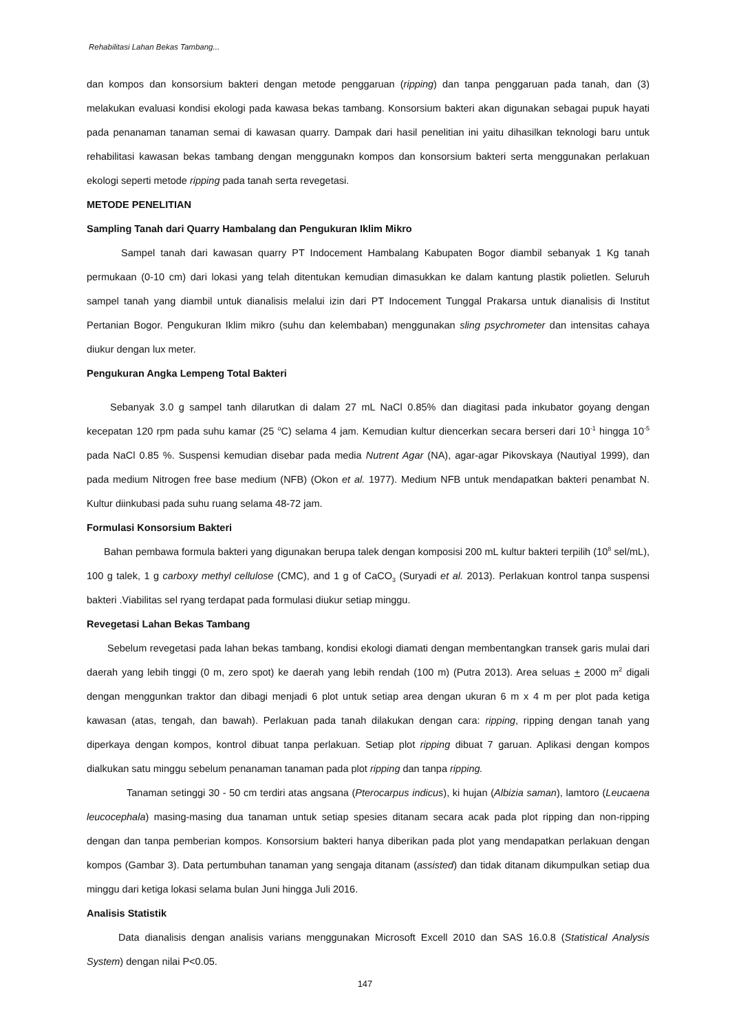Rehabilitasi Lahan Bekas Tambang...
dan kompos dan konsorsium bakteri dengan metode penggaruan (ripping) dan tanpa penggaruan pada tanah, dan (3) melakukan evaluasi kondisi ekologi pada kawasa bekas tambang. Konsorsium bakteri akan digunakan sebagai pupuk hayati pada penanaman tanaman semai di kawasan quarry. Dampak dari hasil penelitian ini yaitu dihasilkan teknologi baru untuk rehabilitasi kawasan bekas tambang dengan menggunakn kompos dan konsorsium bakteri serta menggunakan perlakuan ekologi seperti metode ripping pada tanah serta revegetasi.
METODE PENELITIAN
Sampling Tanah dari Quarry Hambalang dan Pengukuran Iklim Mikro
Sampel tanah dari kawasan quarry PT Indocement Hambalang Kabupaten Bogor diambil sebanyak 1 Kg tanah permukaan (0-10 cm) dari lokasi yang telah ditentukan kemudian dimasukkan ke dalam kantung plastik polietlen. Seluruh sampel tanah yang diambil untuk dianalisis melalui izin dari PT Indocement Tunggal Prakarsa untuk dianalisis di Institut Pertanian Bogor. Pengukuran Iklim mikro (suhu dan kelembaban) menggunakan sling psychrometer dan intensitas cahaya diukur dengan lux meter.
Pengukuran Angka Lempeng Total Bakteri
Sebanyak 3.0 g sampel tanh dilarutkan di dalam 27 mL NaCl 0.85% dan diagitasi pada inkubator goyang dengan kecepatan 120 rpm pada suhu kamar (25 <sup>o</sup>C) selama 4 jam. Kemudian kultur diencerkan secara berseri dari 10<sup>-1</sup> hingga 10<sup>-5</sup> pada NaCl 0.85 %. Suspensi kemudian disebar pada media Nutrent Agar (NA), agar-agar Pikovskaya (Nautiyal 1999), dan pada medium Nitrogen free base medium (NFB) (Okon et al. 1977). Medium NFB untuk mendapatkan bakteri penambat N. Kultur diinkubasi pada suhu ruang selama 48-72 jam.
Formulasi Konsorsium Bakteri
Bahan pembawa formula bakteri yang digunakan berupa talek dengan komposisi 200 mL kultur bakteri terpilih (10<sup>8</sup> sel/mL), 100 g talek, 1 g carboxy methyl cellulose (CMC), and 1 g of CaCO<sub>3</sub> (Suryadi et al. 2013). Perlakuan kontrol tanpa suspensi bakteri .Viabilitas sel ryang terdapat pada formulasi diukur setiap minggu.
Revegetasi Lahan Bekas Tambang
Sebelum revegetasi pada lahan bekas tambang, kondisi ekologi diamati dengan membentangkan transek garis mulai dari daerah yang lebih tinggi (0 m, zero spot) ke daerah yang lebih rendah (100 m) (Putra 2013). Area seluas + 2000 m<sup>2</sup> digali dengan menggunkan traktor dan dibagi menjadi 6 plot untuk setiap area dengan ukuran 6 m x 4 m per plot pada ketiga kawasan (atas, tengah, dan bawah). Perlakuan pada tanah dilakukan dengan cara: ripping, ripping dengan tanah yang diperkaya dengan kompos, kontrol dibuat tanpa perlakuan. Setiap plot ripping dibuat 7 garuan. Aplikasi dengan kompos dialkukan satu minggu sebelum penanaman tanaman pada plot ripping dan tanpa ripping.
Tanaman setinggi 30 - 50 cm terdiri atas angsana (Pterocarpus indicus), ki hujan (Albizia saman), lamtoro (Leucaena leucocephala) masing-masing dua tanaman untuk setiap spesies ditanam secara acak pada plot ripping dan non-ripping dengan dan tanpa pemberian kompos. Konsorsium bakteri hanya diberikan pada plot yang mendapatkan perlakuan dengan kompos (Gambar 3). Data pertumbuhan tanaman yang sengaja ditanam (assisted) dan tidak ditanam dikumpulkan setiap dua minggu dari ketiga lokasi selama bulan Juni hingga Juli 2016.
Analisis Statistik
Data dianalisis dengan analisis varians menggunakan Microsoft Excell 2010 dan SAS 16.0.8 (Statistical Analysis System) dengan nilai P<0.05.
147